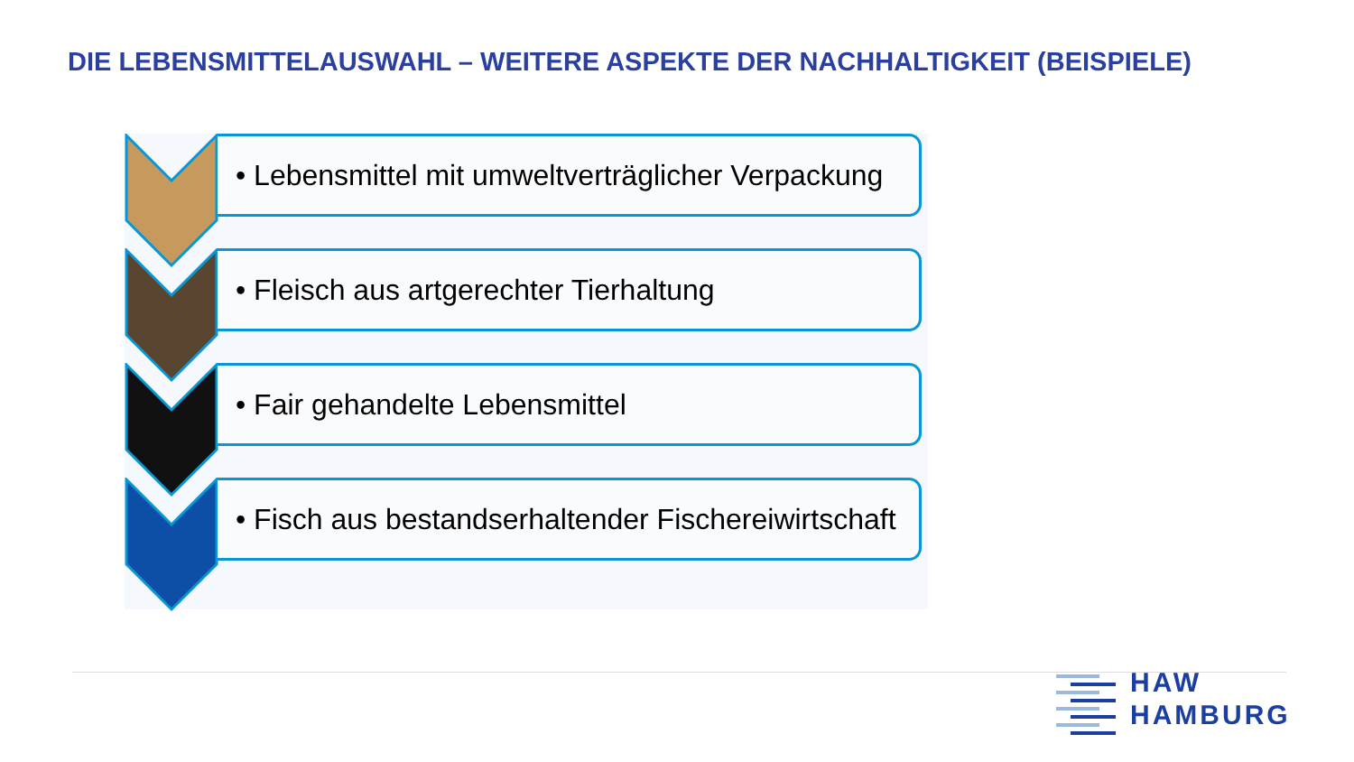DIE LEBENSMITTELAUSWAHL – WEITERE ASPEKTE DER NACHHALTIGKEIT (BEISPIELE)
• Lebensmittel mit umweltverträglicher Verpackung
• Fleisch aus artgerechter Tierhaltung
• Fair gehandelte Lebensmittel
• Fisch aus bestandserhaltender Fischereiwirtschaft
HAW
HAMBURG